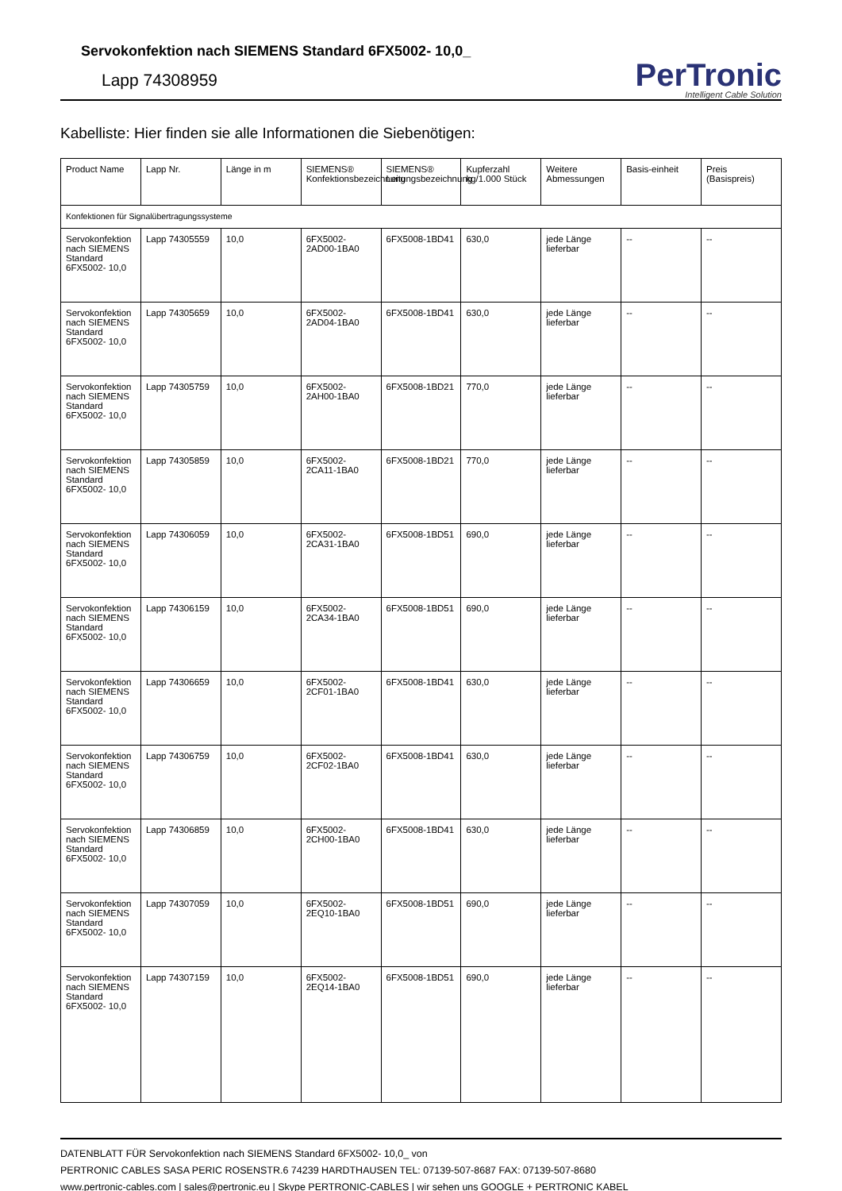Servokonfektion nach SIEMENS Standard 6FX5002- 10,0_
Lapp 74308959
PerTronic
Intelligent Cable Solution
Kabelliste: Hier finden sie alle Informationen die Siebenötigen:
| Product Name | Lapp Nr. | Länge in m | SIEMENS® Konfektionsbezeichnung | SIEMENS® Leitungsbezeichnung | Kupferzahl kg/1.000 Stück | Weitere Abmessungen | Basis-einheit | Preis (Basispreis) |
| --- | --- | --- | --- | --- | --- | --- | --- | --- |
| Konfektionen für Signalübertragungssysteme | | | | | | | | |
| Servokonfektion nach SIEMENS Standard 6FX5002- 10,0 | Lapp 74305559 | 10,0 | 6FX5002-2AD00-1BA0 | 6FX5008-1BD41 | 630,0 | jede Länge lieferbar | -- | -- |
| Servokonfektion nach SIEMENS Standard 6FX5002- 10,0 | Lapp 74305659 | 10,0 | 6FX5002-2AD04-1BA0 | 6FX5008-1BD41 | 630,0 | jede Länge lieferbar | -- | -- |
| Servokonfektion nach SIEMENS Standard 6FX5002- 10,0 | Lapp 74305759 | 10,0 | 6FX5002-2AH00-1BA0 | 6FX5008-1BD21 | 770,0 | jede Länge lieferbar | -- | -- |
| Servokonfektion nach SIEMENS Standard 6FX5002- 10,0 | Lapp 74305859 | 10,0 | 6FX5002-2CA11-1BA0 | 6FX5008-1BD21 | 770,0 | jede Länge lieferbar | -- | -- |
| Servokonfektion nach SIEMENS Standard 6FX5002- 10,0 | Lapp 74306059 | 10,0 | 6FX5002-2CA31-1BA0 | 6FX5008-1BD51 | 690,0 | jede Länge lieferbar | -- | -- |
| Servokonfektion nach SIEMENS Standard 6FX5002- 10,0 | Lapp 74306159 | 10,0 | 6FX5002-2CA34-1BA0 | 6FX5008-1BD51 | 690,0 | jede Länge lieferbar | -- | -- |
| Servokonfektion nach SIEMENS Standard 6FX5002- 10,0 | Lapp 74306659 | 10,0 | 6FX5002-2CF01-1BA0 | 6FX5008-1BD41 | 630,0 | jede Länge lieferbar | -- | -- |
| Servokonfektion nach SIEMENS Standard 6FX5002- 10,0 | Lapp 74306759 | 10,0 | 6FX5002-2CF02-1BA0 | 6FX5008-1BD41 | 630,0 | jede Länge lieferbar | -- | -- |
| Servokonfektion nach SIEMENS Standard 6FX5002- 10,0 | Lapp 74306859 | 10,0 | 6FX5002-2CH00-1BA0 | 6FX5008-1BD41 | 630,0 | jede Länge lieferbar | -- | -- |
| Servokonfektion nach SIEMENS Standard 6FX5002- 10,0 | Lapp 74307059 | 10,0 | 6FX5002-2EQ10-1BA0 | 6FX5008-1BD51 | 690,0 | jede Länge lieferbar | -- | -- |
| Servokonfektion nach SIEMENS Standard 6FX5002- 10,0 | Lapp 74307159 | 10,0 | 6FX5002-2EQ14-1BA0 | 6FX5008-1BD51 | 690,0 | jede Länge lieferbar | -- | -- |
DATENBLATT FÜR Servokonfektion nach SIEMENS Standard 6FX5002- 10,0_ von
PERTRONIC CABLES SASA PERIC ROSENSTR.6 74239 HARDTHAUSEN TEL: 07139-507-8687 FAX: 07139-507-8680
www.pertronic-cables.com | sales@pertronic.eu | Skype PERTRONIC-CABLES | wir sehen uns GOOGLE + PERTRONIC KABEL